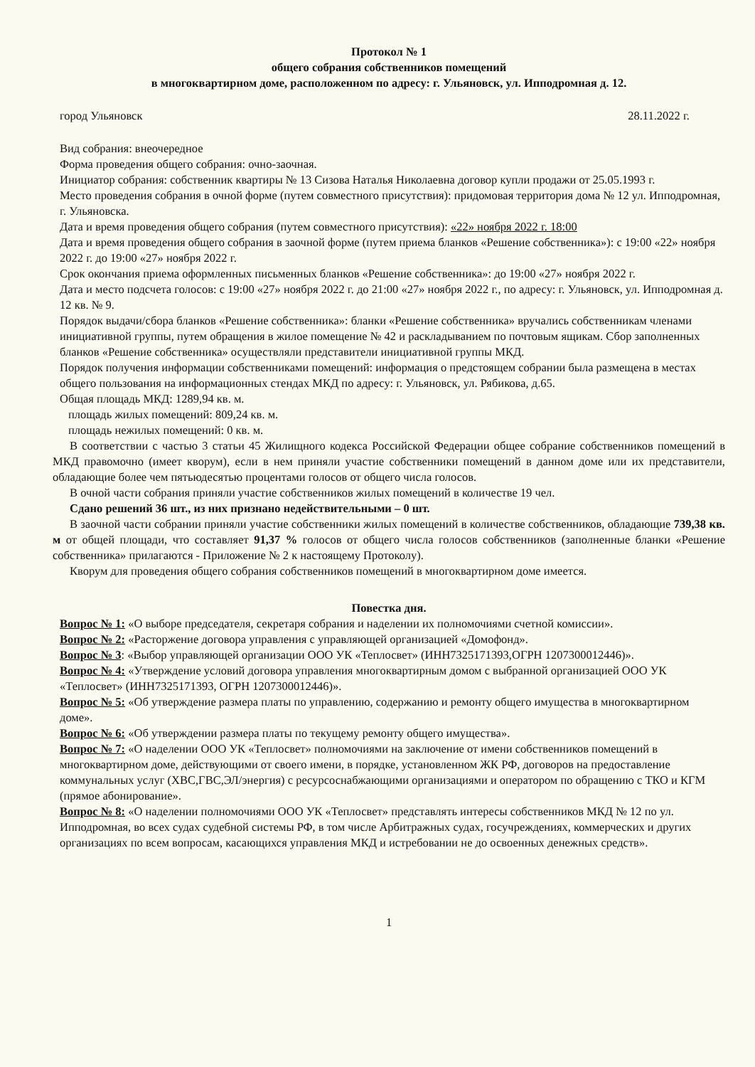Протокол № 1
общего собрания собственников помещений
в многоквартирном доме, расположенном по адресу: г. Ульяновск, ул. Ипподромная д. 12.
город Ульяновск 28.11.2022 г.
Вид собрания: внеочередное
Форма проведения общего собрания: очно-заочная.
Инициатор собрания: собственник квартиры № 13 Сизова Наталья Николаевна договор купли продажи от 25.05.1993 г.
Место проведения собрания в очной форме (путем совместного присутствия): придомовая территория дома № 12 ул. Ипподромная, г. Ульяновска.
Дата и время проведения общего собрания (путем совместного присутствия): «22» ноября 2022 г. 18:00
Дата и время проведения общего собрания в заочной форме (путем приема бланков «Решение собственника»): с 19:00 «22» ноября 2022 г. до 19:00 «27» ноября 2022 г.
Срок окончания приема оформленных письменных бланков «Решение собственника»: до 19:00 «27» ноября 2022 г.
Дата и место подсчета голосов: с 19:00 «27» ноября 2022 г. до 21:00 «27» ноября 2022 г., по адресу: г. Ульяновск, ул. Ипподромная д. 12 кв. № 9.
Порядок выдачи/сбора бланков «Решение собственника»: бланки «Решение собственника» вручались собственникам членами инициативной группы, путем обращения в жилое помещение № 42 и раскладыванием по почтовым ящикам. Сбор заполненных бланков «Решение собственника» осуществляли представители инициативной группы МКД.
Порядок получения информации собственниками помещений: информация о предстоящем собрании была размещена в местах общего пользования на информационных стендах МКД по адресу: г. Ульяновск, ул. Рябикова, д.65.
Общая площадь МКД: 1289,94 кв. м.
площадь жилых помещений: 809,24 кв. м.
площадь нежилых помещений: 0 кв. м.
В соответствии с частью 3 статьи 45 Жилищного кодекса Российской Федерации общее собрание собственников помещений в МКД правомочно (имеет кворум), если в нем приняли участие собственники помещений в данном доме или их представители, обладающие более чем пятьюдесятью процентами голосов от общего числа голосов.
В очной части собрания приняли участие собственников жилых помещений в количестве 19 чел.
Сдано решений 36 шт., из них признано недействительными – 0 шт.
В заочной части собрании приняли участие собственники жилых помещений в количестве собственников, обладающие 739,38 кв. м от общей площади, что составляет 91,37 % голосов от общего числа голосов собственников (заполненные бланки «Решение собственника» прилагаются - Приложение № 2 к настоящему Протоколу).
Кворум для проведения общего собрания собственников помещений в многоквартирном доме имеется.
Повестка дня.
Вопрос № 1: «О выборе председателя, секретаря собрания и наделении их полномочиями счетной комиссии».
Вопрос № 2: «Расторжение договора управления с управляющей организацией «Домофонд».
Вопрос № 3: «Выбор управляющей организации ООО УК «Теплосвет» (ИНН7325171393,ОГРН 1207300012446)».
Вопрос № 4: «Утверждение условий договора управления многоквартирным домом с выбранной организацией ООО УК «Теплосвет» (ИНН7325171393, ОГРН 1207300012446)».
Вопрос № 5: «Об утверждение размера платы по управлению, содержанию и ремонту общего имущества в многоквартирном доме».
Вопрос № 6: «Об утверждении размера платы по текущему ремонту общего имущества».
Вопрос № 7: «О наделении ООО УК «Теплосвет» полномочиями на заключение от имени собственников помещений в многоквартирном доме, действующими от своего имени, в порядке, установленном ЖК РФ, договоров на предоставление коммунальных услуг (ХВС,ГВС,ЭЛ/энергия) с ресурсоснабжающими организациями и оператором по обращению с ТКО и КГМ (прямое абонирование».
Вопрос № 8: «О наделении полномочиями ООО УК «Теплосвет» представлять интересы собственников МКД № 12 по ул. Ипподромная, во всех судах судебной системы РФ, в том числе Арбитражных судах, госучреждениях, коммерческих и других организациях по всем вопросам, касающихся управления МКД и истребовании не до освоенных денежных средств».
1